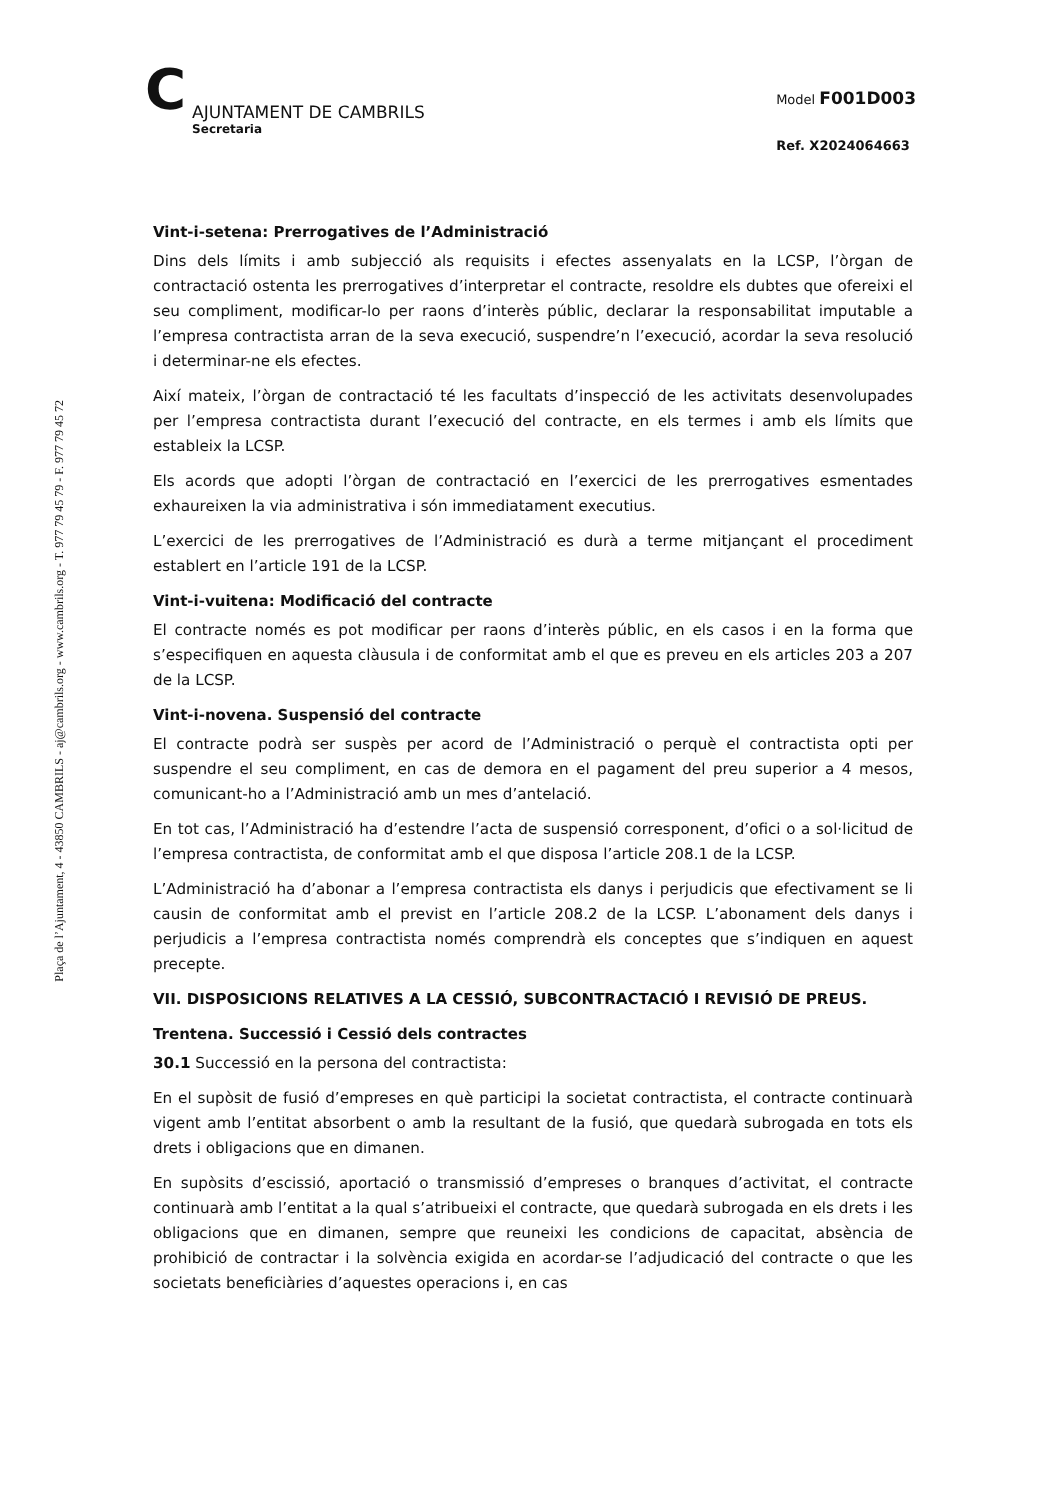Plaça de l’Ajuntament, 4 - 43850 CAMBRILS - aj@cambrils.org - www.cambrils.org - T. 977 79 45 79 - F. 977 79 45 72
C
AJUNTAMENT DE CAMBRILS
Secretaria
Model F001D003
Ref. X2024064663
Vint-i-setena: Prerrogatives de l’Administració
Dins dels límits i amb subjecció als requisits i efectes assenyalats en la LCSP, l’òrgan de contractació ostenta les prerrogatives d’interpretar el contracte, resoldre els dubtes que ofereixi el seu compliment, modificar-lo per raons d’interès públic, declarar la responsabilitat imputable a l’empresa contractista arran de la seva execució, suspendre’n l’execució, acordar la seva resolució i determinar-ne els efectes.
Així mateix, l’òrgan de contractació té les facultats d’inspecció de les activitats desenvolupades per l’empresa contractista durant l’execució del contracte, en els termes i amb els límits que estableix la LCSP.
Els acords que adopti l’òrgan de contractació en l’exercici de les prerrogatives esmentades exhaureixen la via administrativa i són immediatament executius.
L’exercici de les prerrogatives de l’Administració es durà a terme mitjançant el procediment establert en l’article 191 de la LCSP.
Vint-i-vuitena: Modificació del contracte
El contracte només es pot modificar per raons d’interès públic, en els casos i en la forma que s’especifiquen en aquesta clàusula i de conformitat amb el que es preveu en els articles 203 a 207 de la LCSP.
Vint-i-novena. Suspensió del contracte
El contracte podrà ser suspès per acord de l’Administració o perquè el contractista opti per suspendre el seu compliment, en cas de demora en el pagament del preu superior a 4 mesos, comunicant-ho a l’Administració amb un mes d’antelació.
En tot cas, l’Administració ha d’estendre l’acta de suspensió corresponent, d’ofici o a sol·licitud de l’empresa contractista, de conformitat amb el que disposa l’article 208.1 de la LCSP.
L’Administració ha d’abonar a l’empresa contractista els danys i perjudicis que efectivament se li causin de conformitat amb el previst en l’article 208.2 de la LCSP. L’abonament dels danys i perjudicis a l’empresa contractista només comprendrà els conceptes que s’indiquen en aquest precepte.
VII. DISPOSICIONS RELATIVES A LA CESSIÓ, SUBCONTRACTACIÓ I REVISIÓ DE PREUS.
Trentena. Successió i Cessió dels contractes
30.1 Successió en la persona del contractista:
En el supòsit de fusió d’empreses en què participi la societat contractista, el contracte continuarà vigent amb l’entitat absorbent o amb la resultant de la fusió, que quedarà subrogada en tots els drets i obligacions que en dimanen.
En supòsits d’escissió, aportació o transmissió d’empreses o branques d’activitat, el contracte continuarà amb l’entitat a la qual s’atribueixi el contracte, que quedarà subrogada en els drets i les obligacions que en dimanen, sempre que reuneixi les condicions de capacitat, absència de prohibició de contractar i la solvència exigida en acordar-se l’adjudicació del contracte o que les societats beneficiàries d’aquestes operacions i, en cas